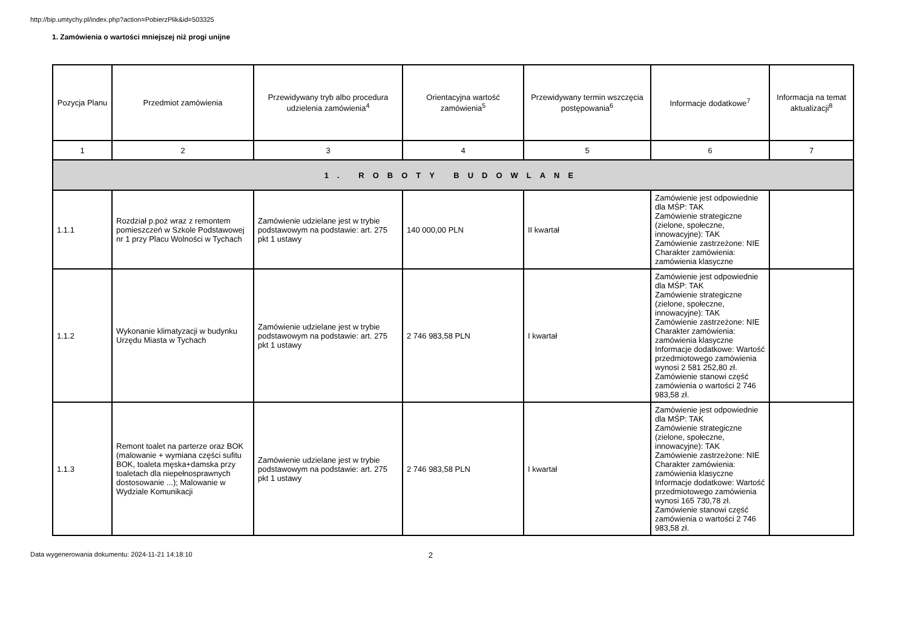http://bip.umtychy.pl/index.php?action=PobierzPlik&id=503325
1. Zamówienia o wartości mniejszej niż progi unijne
| Pozycja Planu | Przedmiot zamówienia | Przewidywany tryb albo procedura udzielenia zamówienia<sup>4</sup> | Orientacyjna wartość zamówienia<sup>5</sup> | Przewidywany termin wszczęcia postępowania<sup>6</sup> | Informacje dodatkowe<sup>7</sup> | Informacja na temat aktualizacji<sup>8</sup> |
| --- | --- | --- | --- | --- | --- | --- |
| 1 | 2 | 3 | 4 | 5 | 6 | 7 |
| 1. ROBOTY BUDOWLANE | | | | | | |
| 1.1.1 | Rozdział p.poż wraz z remontem pomieszczeń w Szkole Podstawowej nr 1 przy Placu Wolności w Tychach | Zamówienie udzielane jest w trybie podstawowym na podstawie: art. 275 pkt 1 ustawy | 140 000,00 PLN | II kwartał | Zamówienie jest odpowiednie dla MŚP: TAK Zamówienie strategiczne (zielone, społeczne, innowacyjne): TAK Zamówienie zastrzeżone: NIE Charakter zamówienia: zamówienia klasyczne | |
| 1.1.2 | Wykonanie klimatyzacji w budynku Urzędu Miasta w Tychach | Zamówienie udzielane jest w trybie podstawowym na podstawie: art. 275 pkt 1 ustawy | 2 746 983,58 PLN | I kwartał | Zamówienie jest odpowiednie dla MŚP: TAK Zamówienie strategiczne (zielone, społeczne, innowacyjne): TAK Zamówienie zastrzeżone: NIE Charakter zamówienia: zamówienia klasyczne Informacje dodatkowe: Wartość przedmiotowego zamówienia wynosi 2 581 252,80 zł. Zamówienie stanowi część zamówienia o wartości 2 746 983,58 zł. | |
| 1.1.3 | Remont toalet na parterze oraz BOK (malowanie + wymiana części sufitu BOK, toaleta męska+damska przy toaletach dla niepełnosprawnych dostosowanie ...); Malowanie w Wydziale Komunikacji | Zamówienie udzielane jest w trybie podstawowym na podstawie: art. 275 pkt 1 ustawy | 2 746 983,58 PLN | I kwartał | Zamówienie jest odpowiednie dla MŚP: TAK Zamówienie strategiczne (zielone, społeczne, innowacyjne): TAK Zamówienie zastrzeżone: NIE Charakter zamówienia: zamówienia klasyczne Informacje dodatkowe: Wartość przedmiotowego zamówienia wynosi 165 730,78 zł. Zamówienie stanowi część zamówienia o wartości 2 746 983,58 zł. | |
Data wygenerowania dokumentu: 2024-11-21 14:18:10 2